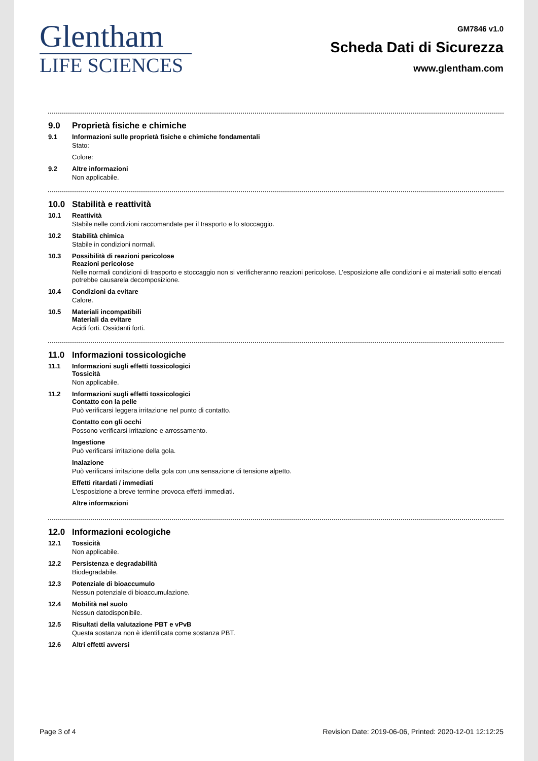Glentham
LIFE SCIENCES
GM7846 v1.0
Scheda Dati di Sicurezza
www.glentham.com
9.0 Proprietà fisiche e chimiche
9.1 Informazioni sulle proprietà fisiche e chimiche fondamentali
Stato:
Colore:
9.2 Altre informazioni
Non applicabile.
10.0 Stabilità e reattività
10.1 Reattività
Stabile nelle condizioni raccomandate per il trasporto e lo stoccaggio.
10.2 Stabilità chimica
Stabile in condizioni normali.
10.3 Possibilità di reazioni pericolose
Reazioni pericolose
Nelle normali condizioni di trasporto e stoccaggio non si verificheranno reazioni pericolose. L'esposizione alle condizioni e ai materiali sotto elencati potrebbe causarela decomposizione.
10.4 Condizioni da evitare
Calore.
10.5 Materiali incompatibili
Materiali da evitare
Acidi forti. Ossidanti forti.
11.0 Informazioni tossicologiche
11.1 Informazioni sugli effetti tossicologici
Tossicità
Non applicabile.
11.2 Informazioni sugli effetti tossicologici
Contatto con la pelle
Può verificarsi leggera irritazione nel punto di contatto.
Contatto con gli occhi
Possono verificarsi irritazione e arrossamento.
Ingestione
Può verificarsi irritazione della gola.
Inalazione
Può verificarsi irritazione della gola con una sensazione di tensione alpetto.
Effetti ritardati / immediati
L'esposizione a breve termine provoca effetti immediati.
Altre informazioni
12.0 Informazioni ecologiche
12.1 Tossicità
Non applicabile.
12.2 Persistenza e degradabilità
Biodegradabile.
12.3 Potenziale di bioaccumulo
Nessun potenziale di bioaccumulazione.
12.4 Mobilità nel suolo
Nessun datodisponibile.
12.5 Risultati della valutazione PBT e vPvB
Questa sostanza non è identificata come sostanza PBT.
12.6 Altri effetti avversi
Page 3 of 4 Revision Date: 2019-06-06, Printed: 2020-12-01 12:12:25